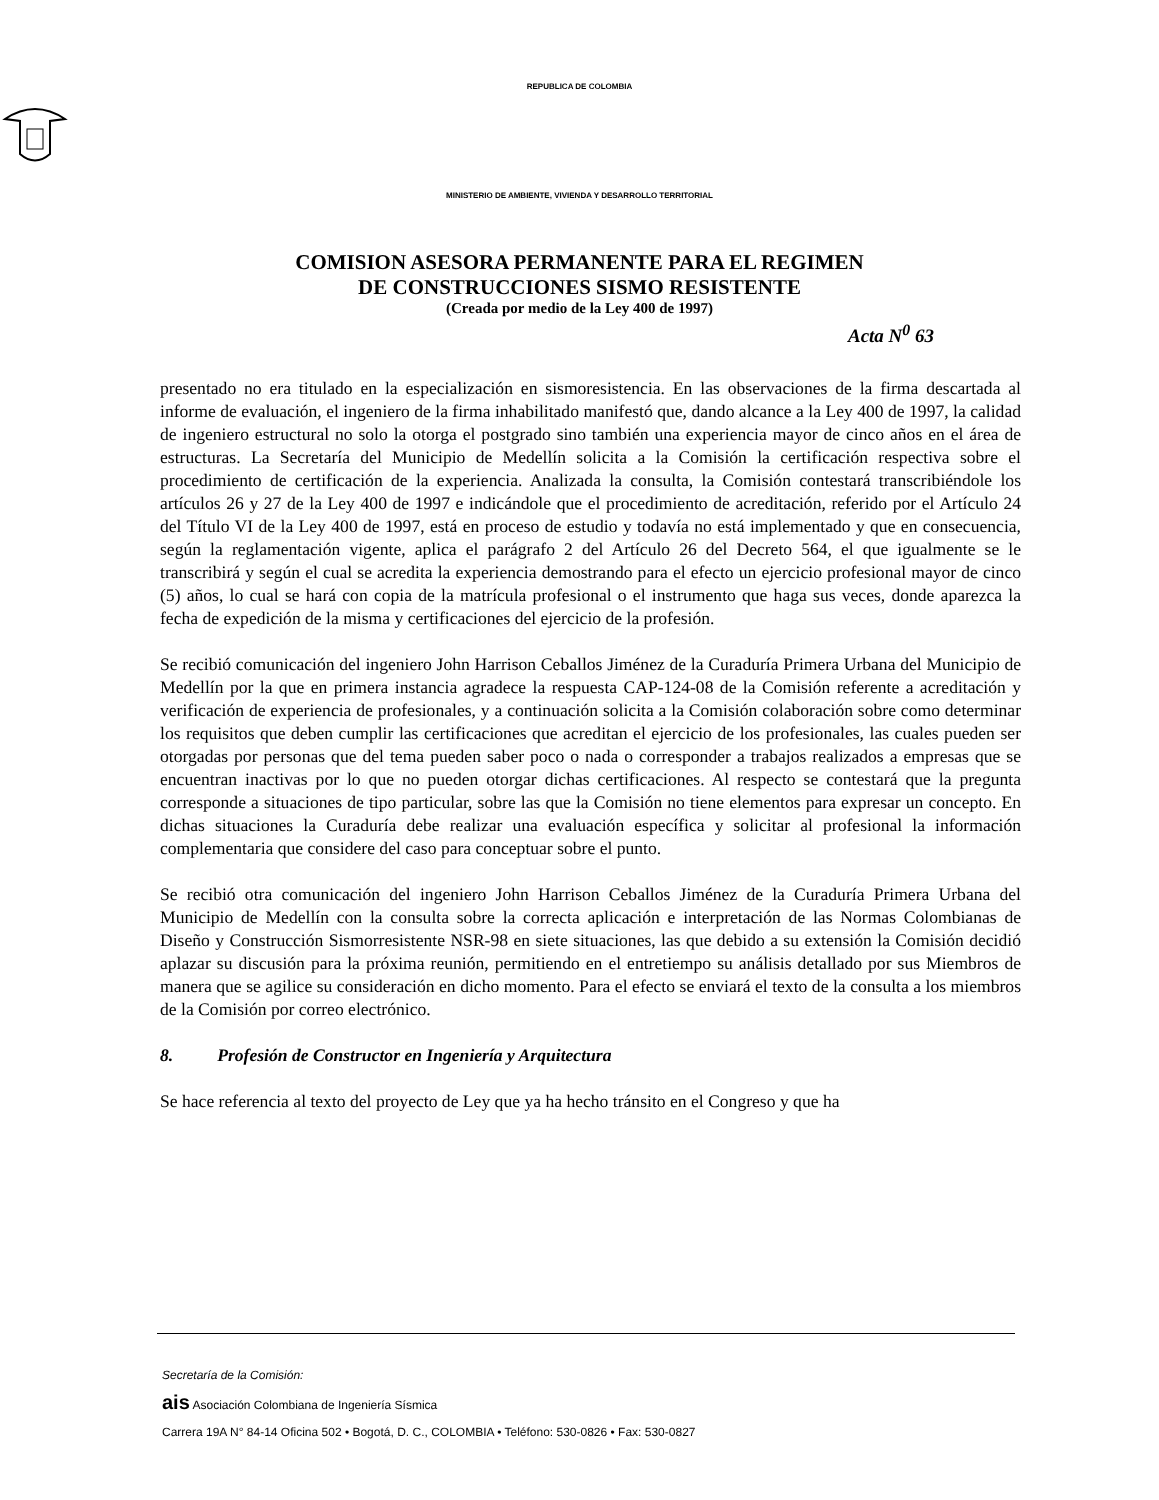REPUBLICA DE COLOMBIA
MINISTERIO DE AMBIENTE, VIVIENDA Y DESARROLLO TERRITORIAL
COMISION ASESORA PERMANENTE PARA EL REGIMEN
DE CONSTRUCCIONES SISMO RESISTENTE
(Creada por medio de la Ley 400 de 1997)
Acta N<sup>0</sup> 63
presentado no era titulado en la especialización en sismoresistencia. En las observaciones de la firma descartada al informe de evaluación, el ingeniero de la firma inhabilitado manifestó que, dando alcance a la Ley 400 de 1997, la calidad de ingeniero estructural no solo la otorga el postgrado sino también una experiencia mayor de cinco años en el área de estructuras. La Secretaría del Municipio de Medellín solicita a la Comisión la certificación respectiva sobre el procedimiento de certificación de la experiencia. Analizada la consulta, la Comisión contestará transcribiéndole los artículos 26 y 27 de la Ley 400 de 1997 e indicándole que el procedimiento de acreditación, referido por el Artículo 24 del Título VI de la Ley 400 de 1997, está en proceso de estudio y todavía no está implementado y que en consecuencia, según la reglamentación vigente, aplica el parágrafo 2 del Artículo 26 del Decreto 564, el que igualmente se le transcribirá y según el cual se acredita la experiencia demostrando para el efecto un ejercicio profesional mayor de cinco (5) años, lo cual se hará con copia de la matrícula profesional o el instrumento que haga sus veces, donde aparezca la fecha de expedición de la misma y certificaciones del ejercicio de la profesión.
Se recibió comunicación del ingeniero John Harrison Ceballos Jiménez de la Curaduría Primera Urbana del Municipio de Medellín por la que en primera instancia agradece la respuesta CAP-124-08 de la Comisión referente a acreditación y verificación de experiencia de profesionales, y a continuación solicita a la Comisión colaboración sobre como determinar los requisitos que deben cumplir las certificaciones que acreditan el ejercicio de los profesionales, las cuales pueden ser otorgadas por personas que del tema pueden saber poco o nada o corresponder a trabajos realizados a empresas que se encuentran inactivas por lo que no pueden otorgar dichas certificaciones. Al respecto se contestará que la pregunta corresponde a situaciones de tipo particular, sobre las que la Comisión no tiene elementos para expresar un concepto. En dichas situaciones la Curaduría debe realizar una evaluación específica y solicitar al profesional la información complementaria que considere del caso para conceptuar sobre el punto.
Se recibió otra comunicación del ingeniero John Harrison Ceballos Jiménez de la Curaduría Primera Urbana del Municipio de Medellín con la consulta sobre la correcta aplicación e interpretación de las Normas Colombianas de Diseño y Construcción Sismorresistente NSR-98 en siete situaciones, las que debido a su extensión la Comisión decidió aplazar su discusión para la próxima reunión, permitiendo en el entretiempo su análisis detallado por sus Miembros de manera que se agilice su consideración en dicho momento. Para el efecto se enviará el texto de la consulta a los miembros de la Comisión por correo electrónico.
8. Profesión de Constructor en Ingeniería y Arquitectura
Se hace referencia al texto del proyecto de Ley que ya ha hecho tránsito en el Congreso y que ha
Secretaría de la Comisión:
ais Asociación Colombiana de Ingeniería Sísmica
Carrera 19A N° 84-14 Oficina 502 • Bogotá, D. C., COLOMBIA • Teléfono: 530-0826 • Fax: 530-0827